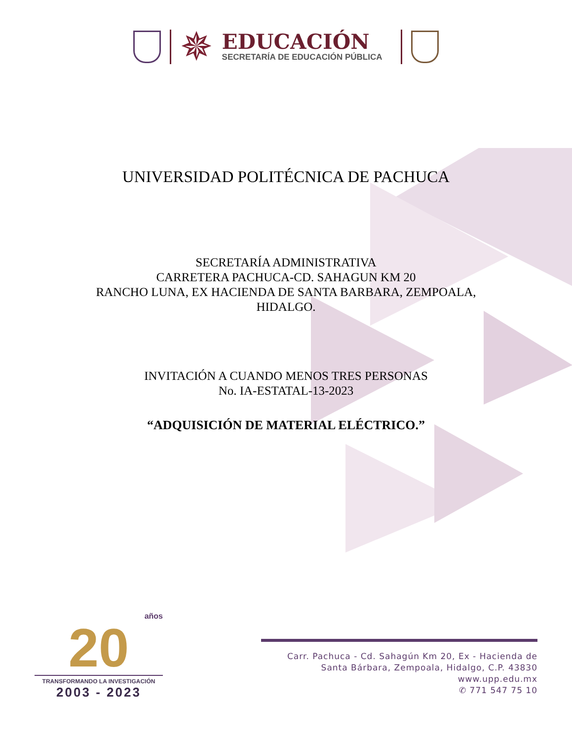✵
EDUCACIÓN
SECRETARÍA DE EDUCACIÓN PÚBLICA
UNIVERSIDAD POLITÉCNICA DE PACHUCA
SECRETARÍA ADMINISTRATIVA
CARRETERA PACHUCA-CD. SAHAGUN KM 20
RANCHO LUNA, EX HACIENDA DE SANTA BARBARA, ZEMPOALA,
HIDALGO.
INVITACIÓN A CUANDO MENOS TRES PERSONAS
No. IA-ESTATAL-13-2023
“ADQUISICIÓN DE MATERIAL ELÉCTRICO.”
años
20
TRANSFORMANDO LA INVESTIGACIÓN
2003 - 2023
Carr. Pachuca - Cd. Sahagún Km 20, Ex - Hacienda de
Santa Bárbara, Zempoala, Hidalgo, C.P. 43830
www.upp.edu.mx
✆ 771 547 75 10